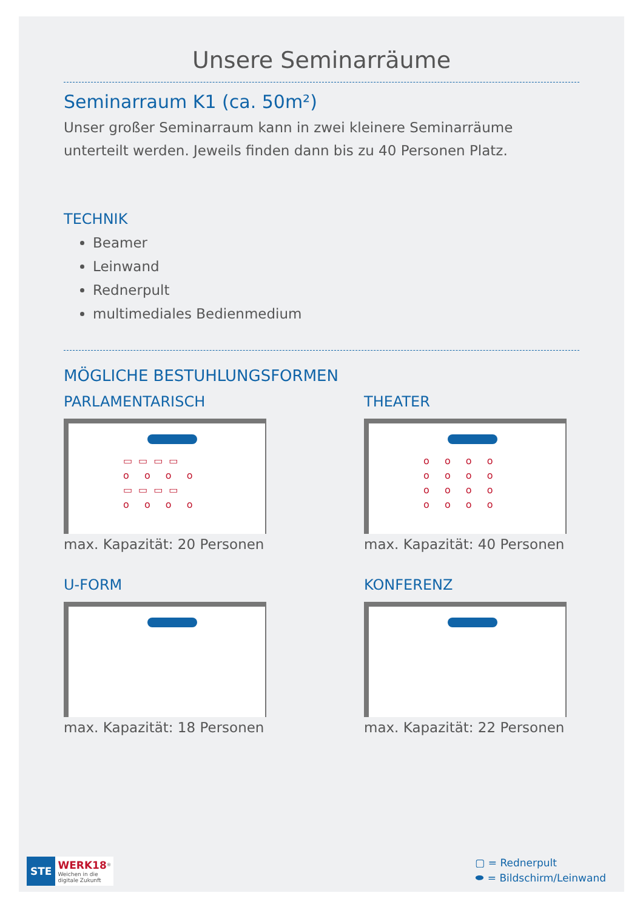Unsere Seminarräume
Seminarraum K1 (ca. 50m²)
Unser großer Seminarraum kann in zwei kleinere Seminarräume unterteilt werden. Jeweils finden dann bis zu 40 Personen Platz.
TECHNIK
Beamer
Leinwand
Rednerpult
multimediales Bedienmedium
MÖGLICHE BESTUHLUNGSFORMEN
PARLAMENTARISCH
▭▭▭▭
o o o o
▭▭▭▭
o o o o
max. Kapazität: 20 Personen
THEATER
o o o o
o o o o
o o o o
o o o o
max. Kapazität: 40 Personen
U-FORM
max. Kapazität: 18 Personen
KONFERENZ
max. Kapazität: 22 Personen
STE
WERK18<sup>®</sup>
Weichen in die
digitale Zukunft
▢ = Rednerpult
⬬ = Bildschirm/Leinwand